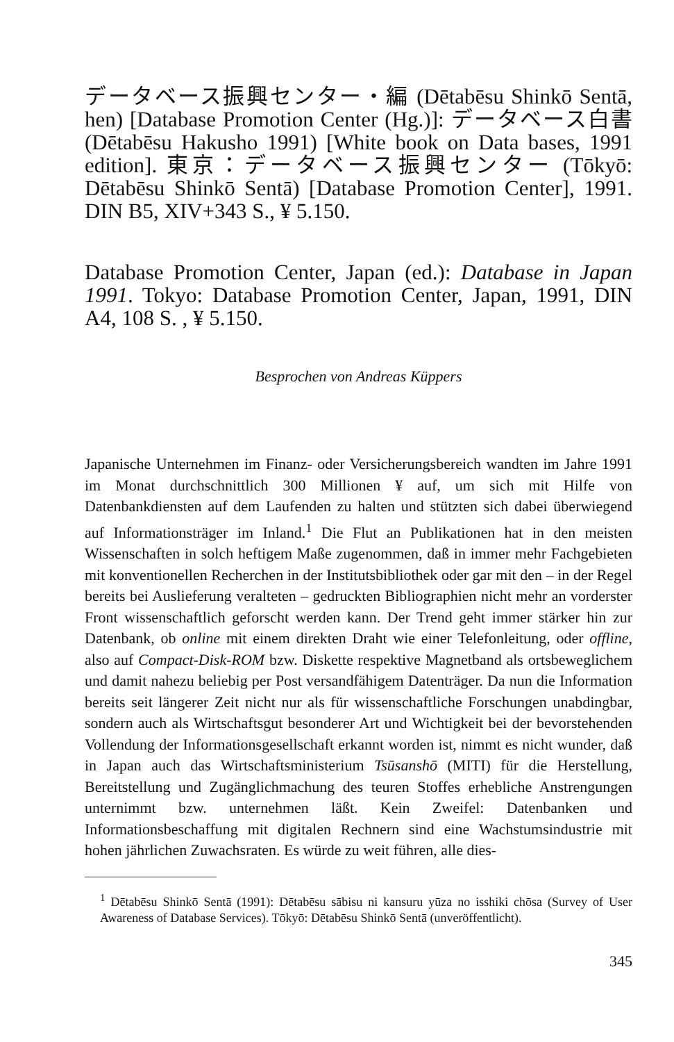データベース振興センター・編 (Dētabēsu Shinkō Sentā, hen) [Database Promotion Center (Hg.)]: データベース白書 (Dētabēsu Hakusho 1991) [White book on Data bases, 1991 edition]. 東京：データベース振興センター (Tōkyō: Dētabēsu Shinkō Sentā) [Database Promotion Center], 1991. DIN B5, XIV+343 S., ¥ 5.150.
Database Promotion Center, Japan (ed.): Database in Japan 1991. Tokyo: Database Promotion Center, Japan, 1991, DIN A4, 108 S. , ¥ 5.150.
Besprochen von Andreas Küppers
Japanische Unternehmen im Finanz- oder Versicherungsbereich wandten im Jahre 1991 im Monat durchschnittlich 300 Millionen ¥ auf, um sich mit Hilfe von Datenbankdiensten auf dem Laufenden zu halten und stützten sich dabei überwiegend auf Informationsträger im Inland.<sup>1</sup> Die Flut an Publikationen hat in den meisten Wissenschaften in solch heftigem Maße zugenommen, daß in immer mehr Fachgebieten mit konventionellen Recherchen in der Institutsbibliothek oder gar mit den – in der Regel bereits bei Auslieferung veralteten – gedruckten Bibliographien nicht mehr an vorderster Front wissenschaftlich geforscht werden kann. Der Trend geht immer stärker hin zur Datenbank, ob online mit einem direkten Draht wie einer Telefonleitung, oder offline, also auf Compact-Disk-ROM bzw. Diskette respektive Magnetband als ortsbeweglichem und damit nahezu beliebig per Post versandfähigem Datenträger. Da nun die Information bereits seit längerer Zeit nicht nur als für wissenschaftliche Forschungen unabdingbar, sondern auch als Wirtschaftsgut besonderer Art und Wichtigkeit bei der bevorstehenden Vollendung der Informationsgesellschaft erkannt worden ist, nimmt es nicht wunder, daß in Japan auch das Wirtschaftsministerium Tsūsanshō (MITI) für die Herstellung, Bereitstellung und Zugänglichmachung des teuren Stoffes erhebliche Anstrengungen unternimmt bzw. unternehmen läßt. Kein Zweifel: Datenbanken und Informationsbeschaffung mit digitalen Rechnern sind eine Wachstumsindustrie mit hohen jährlichen Zuwachsraten. Es würde zu weit führen, alle dies-
<sup>1</sup> Dētabēsu Shinkō Sentā (1991): Dētabēsu sābisu ni kansuru yūza no isshiki chōsa (Survey of User Awareness of Database Services). Tōkyō: Dētabēsu Shinkō Sentā (unveröffentlicht).
345